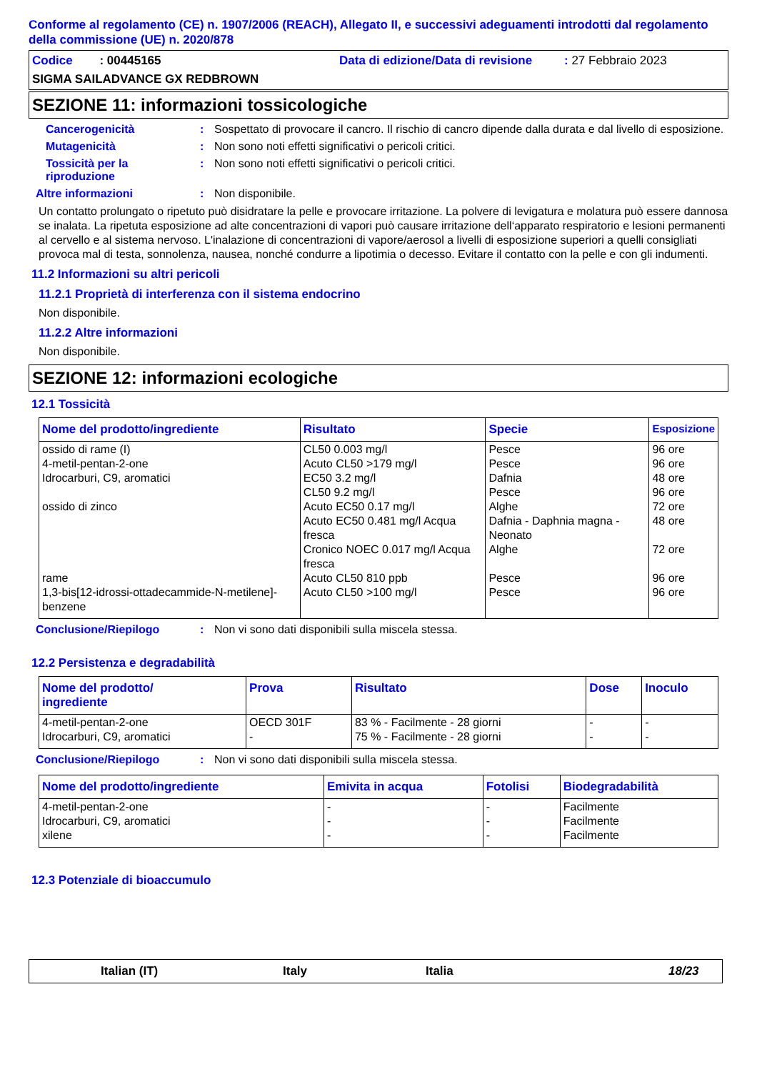Conforme al regolamento (CE) n. 1907/2006 (REACH), Allegato II, e successivi adeguamenti introdotti dal regolamento della commissione (UE) n. 2020/878
Codice : 00445165 Data di edizione/Data di revisione: 27 Febbraio 2023
SIGMA SAILADVANCE GX REDBROWN
SEZIONE 11: informazioni tossicologiche
Cancerogenicità : Sospettato di provocare il cancro. Il rischio di cancro dipende dalla durata e dal livello di esposizione.
Mutagenicità : Non sono noti effetti significativi o pericoli critici.
Tossicità per la riproduzione
: Non sono noti effetti significativi o pericoli critici.
Altre informazioni : Non disponibile.
Un contatto prolungato o ripetuto può disidratare la pelle e provocare irritazione. La polvere di levigatura e molatura può essere dannosa se inalata. La ripetuta esposizione ad alte concentrazioni di vapori può causare irritazione dell‘apparato respiratorio e lesioni permanenti al cervello e al sistema nervoso. L'inalazione di concentrazioni di vapore/aerosol a livelli di esposizione superiori a quelli consigliati provoca mal di testa, sonnolenza, nausea, nonché condurre a lipotimia o decesso. Evitare il contatto con la pelle e con gli indumenti.
11.2 Informazioni su altri pericoli
11.2.1 Proprietà di interferenza con il sistema endocrino
Non disponibile.
11.2.2 Altre informazioni
Non disponibile.
SEZIONE 12: informazioni ecologiche
12.1 Tossicità
| Nome del prodotto/ingrediente | Risultato | Specie | Esposizione |
| --- | --- | --- | --- |
| ossido di rame (I) 4-metil-pentan-2-one Idrocarburi, C9, aromatici ossido di zinco rame 1,3-bis[12-idrossi-ottadecammide-N-metilene]-benzene | CL50 0.003 mg/l Acuto CL50 >179 mg/l EC50 3.2 mg/l CL50 9.2 mg/l Acuto EC50 0.17 mg/l Acuto EC50 0.481 mg/l Acqua fresca Cronico NOEC 0.017 mg/l Acqua fresca Acuto CL50 810 ppb Acuto CL50 >100 mg/l | Pesce Pesce Dafnia Pesce Alghe Dafnia - Daphnia magna - Neonato Alghe Pesce Pesce | 96 ore 96 ore 48 ore 96 ore 72 ore 48 ore 72 ore 96 ore 96 ore |
Conclusione/Riepilogo : Non vi sono dati disponibili sulla miscela stessa.
12.2 Persistenza e degradabilità
| Nome del prodotto/ ingrediente | Prova | Risultato | Dose | Inoculo |
| --- | --- | --- | --- | --- |
| 4-metil-pentan-2-one Idrocarburi, C9, aromatici | OECD 301F - | 83 % - Facilmente - 28 giorni 75 % - Facilmente - 28 giorni | - - | - - |
Conclusione/Riepilogo : Non vi sono dati disponibili sulla miscela stessa.
| Nome del prodotto/ingrediente | Emivita in acqua | Fotolisi | Biodegradabilità |
| --- | --- | --- | --- |
| 4-metil-pentan-2-one Idrocarburi, C9, aromatici xilene | - - - | - - - | Facilmente Facilmente Facilmente |
12.3 Potenziale di bioaccumulo
Italian (IT) Italy Italia 18/23